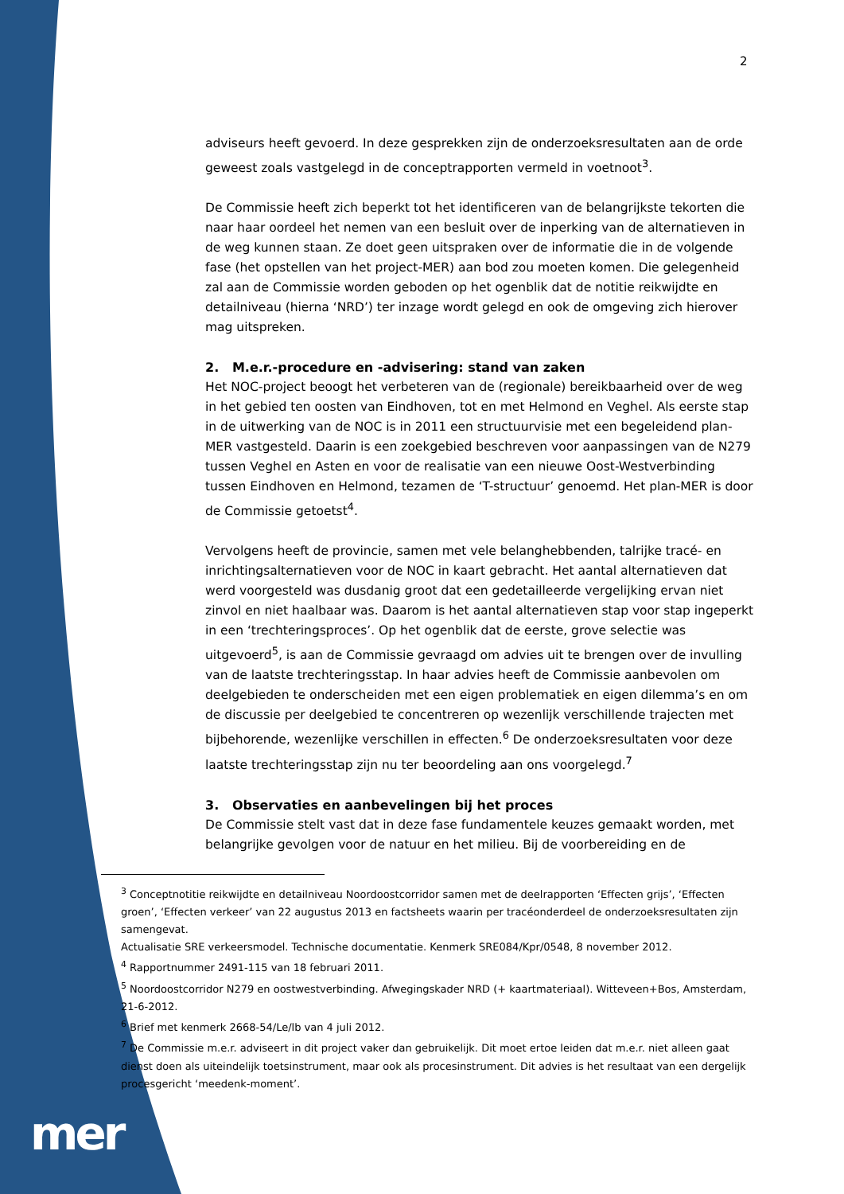2
adviseurs heeft gevoerd. In deze gesprekken zijn de onderzoeksresultaten aan de orde geweest zoals vastgelegd in de conceptrapporten vermeld in voetnoot<sup>3</sup>.
De Commissie heeft zich beperkt tot het identificeren van de belangrijkste tekorten die naar haar oordeel het nemen van een besluit over de inperking van de alternatieven in de weg kunnen staan. Ze doet geen uitspraken over de informatie die in de volgende fase (het opstellen van het project-MER) aan bod zou moeten komen. Die gelegenheid zal aan de Commissie worden geboden op het ogenblik dat de notitie reikwijdte en detailniveau (hierna ‘NRD’) ter inzage wordt gelegd en ook de omgeving zich hierover mag uitspreken.
2. M.e.r.-procedure en -advisering: stand van zaken
Het NOC-project beoogt het verbeteren van de (regionale) bereikbaarheid over de weg in het gebied ten oosten van Eindhoven, tot en met Helmond en Veghel. Als eerste stap in de uitwerking van de NOC is in 2011 een structuurvisie met een begeleidend plan-MER vastgesteld. Daarin is een zoekgebied beschreven voor aanpassingen van de N279 tussen Veghel en Asten en voor de realisatie van een nieuwe Oost-Westverbinding tussen Eindhoven en Helmond, tezamen de ‘T-structuur’ genoemd. Het plan-MER is door de Commissie getoetst<sup>4</sup>.
Vervolgens heeft de provincie, samen met vele belanghebbenden, talrijke tracé- en inrichtingsalternatieven voor de NOC in kaart gebracht. Het aantal alternatieven dat werd voorgesteld was dusdanig groot dat een gedetailleerde vergelijking ervan niet zinvol en niet haalbaar was. Daarom is het aantal alternatieven stap voor stap ingeperkt in een ‘trechteringsproces’. Op het ogenblik dat de eerste, grove selectie was uitgevoerd<sup>5</sup>, is aan de Commissie gevraagd om advies uit te brengen over de invulling van de laatste trechteringsstap. In haar advies heeft de Commissie aanbevolen om deelgebieden te onderscheiden met een eigen problematiek en eigen dilemma’s en om de discussie per deelgebied te concentreren op wezenlijk verschillende trajecten met bijbehorende, wezenlijke verschillen in effecten.<sup>6</sup> De onderzoeksresultaten voor deze laatste trechteringsstap zijn nu ter beoordeling aan ons voorgelegd.<sup>7</sup>
3. Observaties en aanbevelingen bij het proces
De Commissie stelt vast dat in deze fase fundamentele keuzes gemaakt worden, met belangrijke gevolgen voor de natuur en het milieu. Bij de voorbereiding en de
<sup>3</sup> Conceptnotitie reikwijdte en detailniveau Noordoostcorridor samen met de deelrapporten ‘Effecten grijs’, ‘Effecten groen’, ‘Effecten verkeer’ van 22 augustus 2013 en factsheets waarin per tracéonderdeel de onderzoeksresultaten zijn samengevat.
Actualisatie SRE verkeersmodel. Technische documentatie. Kenmerk SRE084/Kpr/0548, 8 november 2012.
<sup>4</sup> Rapportnummer 2491-115 van 18 februari 2011.
<sup>5</sup> Noordoostcorridor N279 en oostwestverbinding. Afwegingskader NRD (+ kaartmateriaal). Witteveen+Bos, Amsterdam, 21-6-2012.
<sup>6</sup> Brief met kenmerk 2668-54/Le/lb van 4 juli 2012.
<sup>7</sup> De Commissie m.e.r. adviseert in dit project vaker dan gebruikelijk. Dit moet ertoe leiden dat m.e.r. niet alleen gaat dienst doen als uiteindelijk toetsinstrument, maar ook als procesinstrument. Dit advies is het resultaat van een dergelijk procesgericht ‘meedenk-moment’.
mer